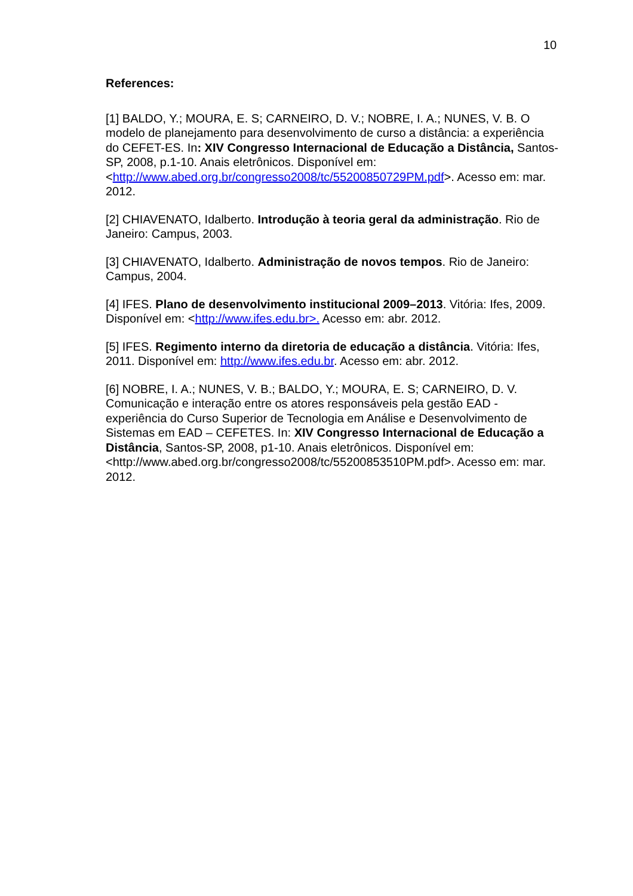10
References:
[1] BALDO, Y.; MOURA, E. S; CARNEIRO, D. V.; NOBRE, I. A.; NUNES, V. B. O modelo de planejamento para desenvolvimento de curso a distância: a experiência do CEFET-ES. In: XIV Congresso Internacional de Educação a Distância, Santos-SP, 2008, p.1-10. Anais eletrônicos. Disponível em: <http://www.abed.org.br/congresso2008/tc/55200850729PM.pdf>. Acesso em: mar. 2012.
[2] CHIAVENATO, Idalberto. Introdução à teoria geral da administração. Rio de Janeiro: Campus, 2003.
[3] CHIAVENATO, Idalberto. Administração de novos tempos. Rio de Janeiro: Campus, 2004.
[4] IFES. Plano de desenvolvimento institucional 2009–2013. Vitória: Ifes, 2009. Disponível em: <http://www.ifes.edu.br>. Acesso em: abr. 2012.
[5] IFES. Regimento interno da diretoria de educação a distância. Vitória: Ifes, 2011. Disponível em: http://www.ifes.edu.br. Acesso em: abr. 2012.
[6] NOBRE, I. A.; NUNES, V. B.; BALDO, Y.; MOURA, E. S; CARNEIRO, D. V. Comunicação e interação entre os atores responsáveis pela gestão EAD - experiência do Curso Superior de Tecnologia em Análise e Desenvolvimento de Sistemas em EAD – CEFETES. In: XIV Congresso Internacional de Educação a Distância, Santos-SP, 2008, p1-10. Anais eletrônicos. Disponível em: <http://www.abed.org.br/congresso2008/tc/55200853510PM.pdf>. Acesso em: mar. 2012.